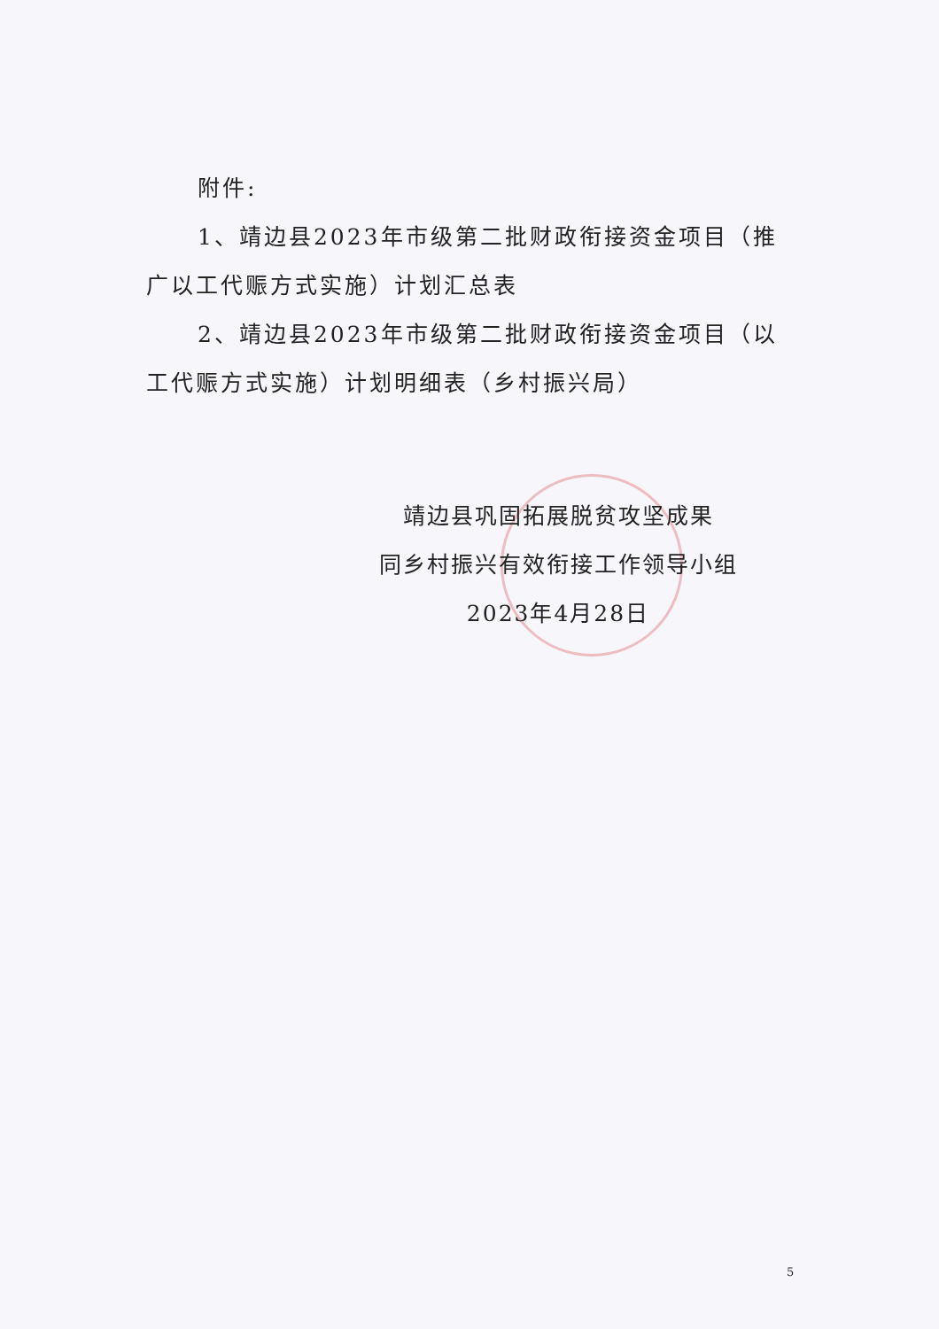附件:
1、靖边县2023年市级第二批财政衔接资金项目（推广以工代赈方式实施）计划汇总表
2、靖边县2023年市级第二批财政衔接资金项目（以工代赈方式实施）计划明细表（乡村振兴局）
靖边县巩固拓展脱贫攻坚成果
同乡村振兴有效衔接工作领导小组
2023年4月28日
5